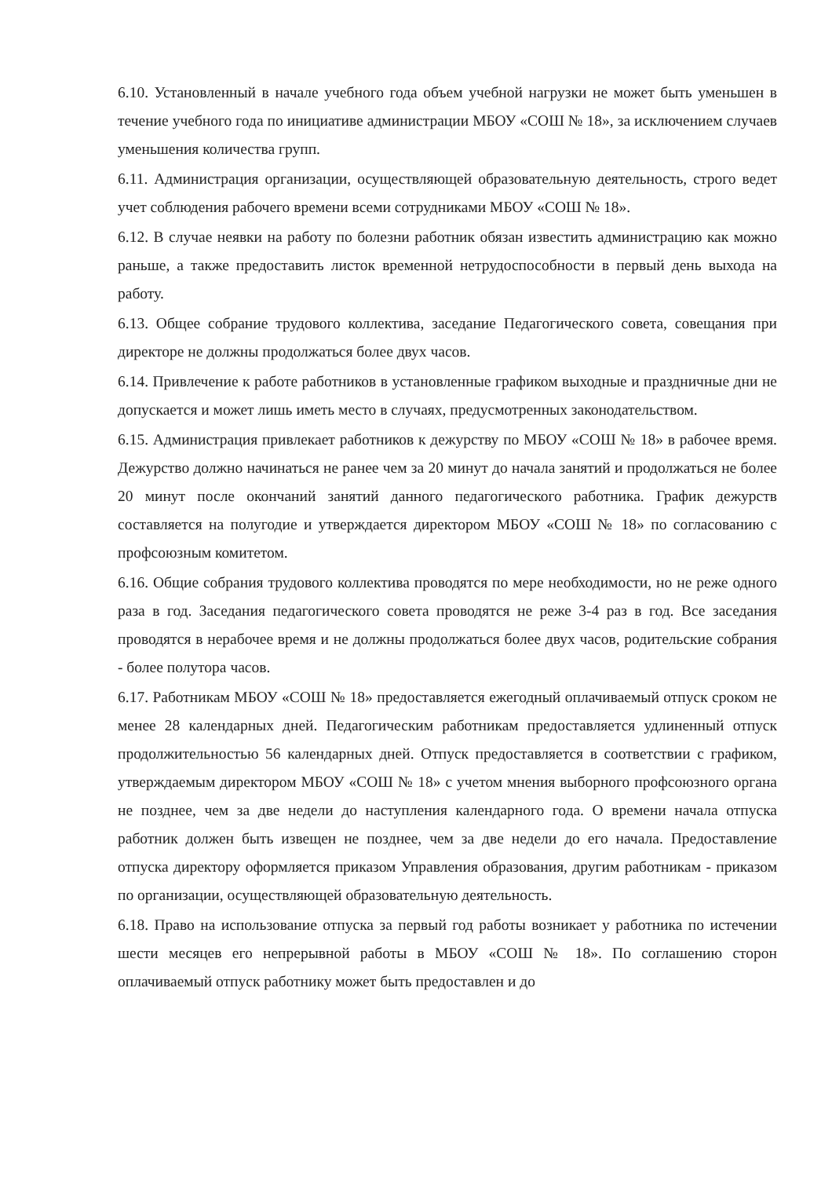6.10. Установленный в начале учебного года объем учебной нагрузки не может быть уменьшен в течение учебного года по инициативе администрации МБОУ «СОШ № 18», за исключением случаев уменьшения количества групп.
6.11. Администрация организации, осуществляющей образовательную деятельность, строго ведет учет соблюдения рабочего времени всеми сотрудниками МБОУ «СОШ № 18».
6.12. В случае неявки на работу по болезни работник обязан известить администрацию как можно раньше, а также предоставить листок временной нетрудоспособности в первый день выхода на работу.
6.13. Общее собрание трудового коллектива, заседание Педагогического совета, совещания при директоре не должны продолжаться более двух часов.
6.14. Привлечение к работе работников в установленные графиком выходные и праздничные дни не допускается и может лишь иметь место в случаях, предусмотренных законодательством.
6.15. Администрация привлекает работников к дежурству по МБОУ «СОШ № 18» в рабочее время. Дежурство должно начинаться не ранее чем за 20 минут до начала занятий и продолжаться не более 20 минут после окончаний занятий данного педагогического работника. График дежурств составляется на полугодие и утверждается директором МБОУ «СОШ № 18» по согласованию с профсоюзным комитетом.
6.16. Общие собрания трудового коллектива проводятся по мере необходимости, но не реже одного раза в год. Заседания педагогического совета проводятся не реже 3-4 раз в год. Все заседания проводятся в нерабочее время и не должны продолжаться более двух часов, родительские собрания - более полутора часов.
6.17. Работникам МБОУ «СОШ № 18» предоставляется ежегодный оплачиваемый отпуск сроком не менее 28 календарных дней. Педагогическим работникам предоставляется удлиненный отпуск продолжительностью 56 календарных дней. Отпуск предоставляется в соответствии с графиком, утверждаемым директором МБОУ «СОШ № 18» с учетом мнения выборного профсоюзного органа не позднее, чем за две недели до наступления календарного года. О времени начала отпуска работник должен быть извещен не позднее, чем за две недели до его начала. Предоставление отпуска директору оформляется приказом Управления образования, другим работникам - приказом по организации, осуществляющей образовательную деятельность.
6.18. Право на использование отпуска за первый год работы возникает у работника по истечении шести месяцев его непрерывной работы в МБОУ «СОШ № 18». По соглашению сторон оплачиваемый отпуск работнику может быть предоставлен и до